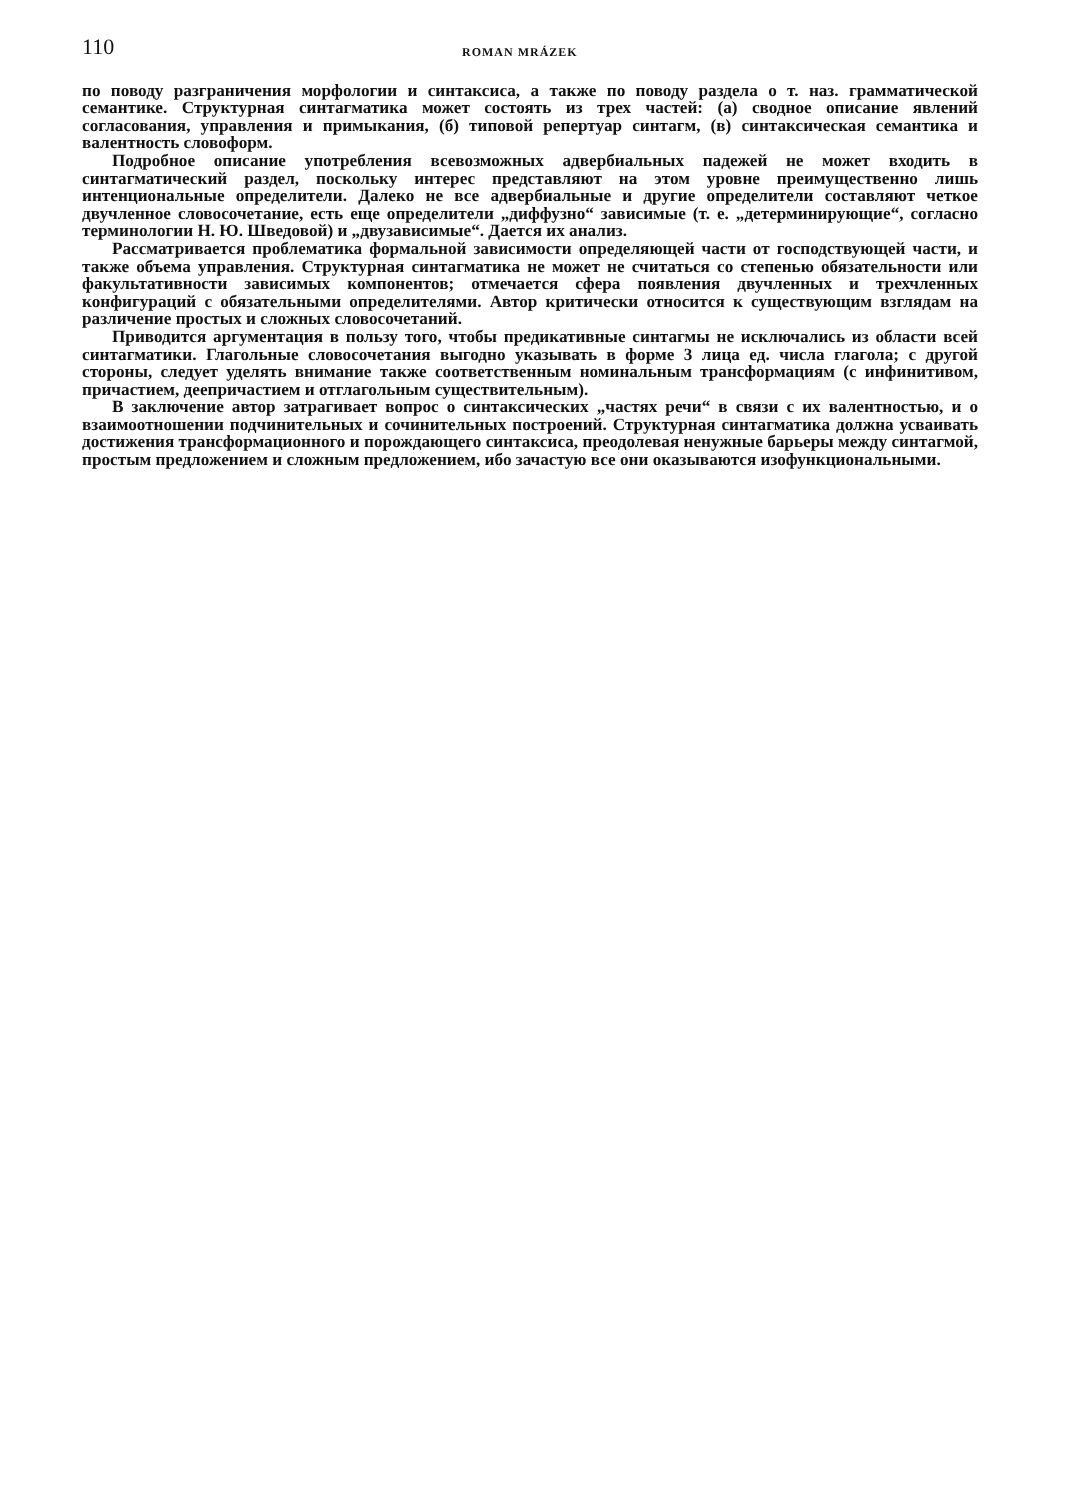110 ROMAN MRÁZEK
по поводу разграничения морфологии и синтаксиса, а также по поводу раздела о т. наз. грамматической семантике. Структурная синтагматика может состоять из трех частей: (а) сводное описание явлений согласования, управления и примыкания, (б) типовой репертуар синтагм, (в) синтаксическая семантика и валентность словоформ.
Подробное описание употребления всевозможных адвербиальных падежей не может входить в синтагматический раздел, поскольку интерес представляют на этом уровне преимущественно лишь интенциональные определители. Далеко не все адвербиальные и другие определители составляют четкое двучленное словосочетание, есть еще определители „диффузно“ зависимые (т. е. „детерминирующие“, согласно терминологии Н. Ю. Шведовой) и „двузависимые“. Дается их анализ.
Рассматривается проблематика формальной зависимости определяющей части от господствующей части, и также объема управления. Структурная синтагматика не может не считаться со степенью обязательности или факультативности зависимых компонентов; отмечается сфера появления двучленных и трехчленных конфигураций с обязательными определителями. Автор критически относится к существующим взглядам на различение простых и сложных словосочетаний.
Приводится аргументация в пользу того, чтобы предикативные синтагмы не исключались из области всей синтагматики. Глагольные словосочетания выгодно указывать в форме 3 лица ед. числа глагола; с другой стороны, следует уделять внимание также соответственным номинальным трансформациям (с инфинитивом, причастием, деепричастием и отглагольным существительным).
В заключение автор затрагивает вопрос о синтаксических „частях речи“ в связи с их валентностью, и о взаимоотношении подчинительных и сочинительных построений. Структурная синтагматика должна усваивать достижения трансформационного и порождающего синтаксиса, преодолевая ненужные барьеры между синтагмой, простым предложением и сложным предложением, ибо зачастую все они оказываются изофункциональными.